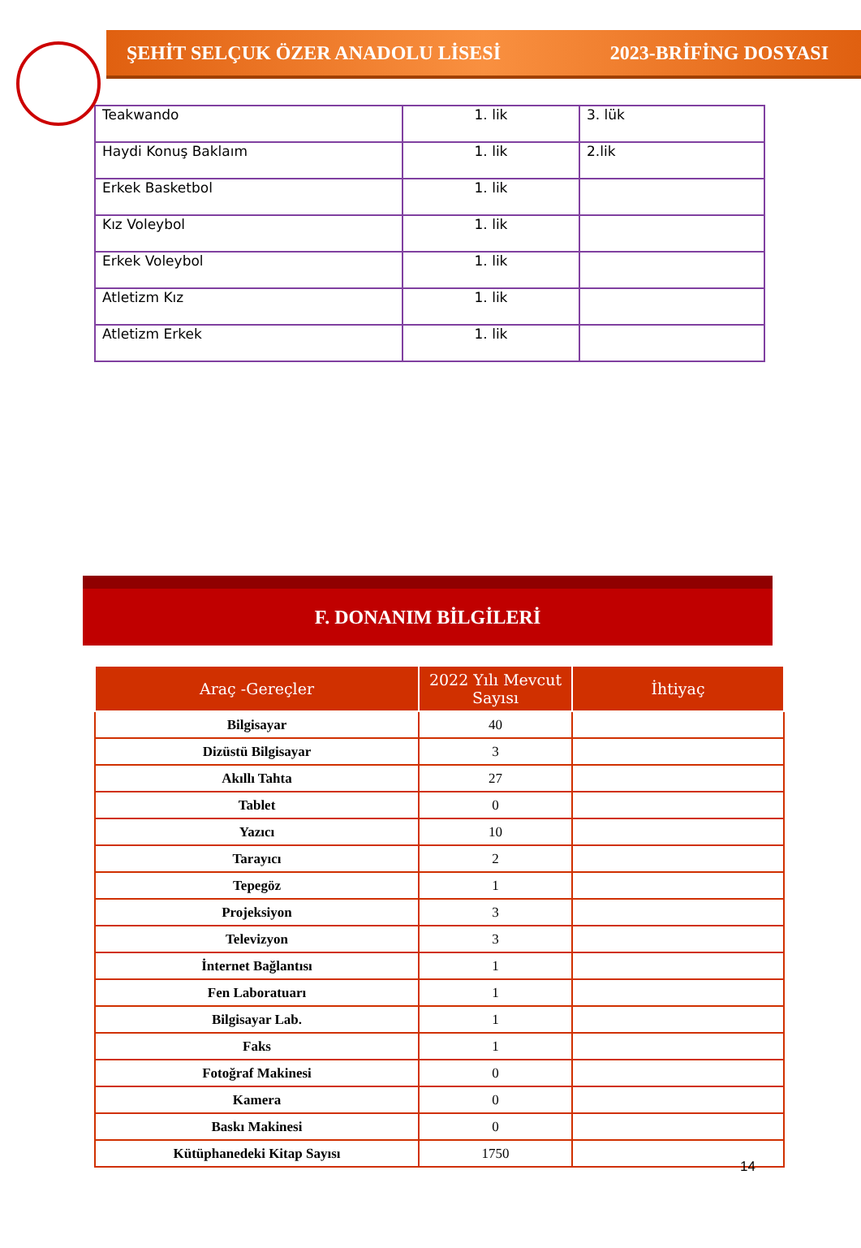ŞEHİT SELÇUK ÖZER ANADOLU LİSESİ 2023-BRİFİNG DOSYASI
| Teakwando | 1. lik | 3. lük |
| Haydi Konuş Baklaım | 1. lik | 2.lik |
| Erkek Basketbol | 1. lik | |
| Kız Voleybol | 1. lik | |
| Erkek Voleybol | 1. lik | |
| Atletizm Kız | 1. lik | |
| Atletizm Erkek | 1. lik | |
F. DONANIM BİLGİLERİ
| Araç -Gereçler | 2022 Yılı Mevcut Sayısı | İhtiyaç |
| --- | --- | --- |
| Bilgisayar | 40 | |
| Dizüstü Bilgisayar | 3 | |
| Akıllı Tahta | 27 | |
| Tablet | 0 | |
| Yazıcı | 10 | |
| Tarayıcı | 2 | |
| Tepegöz | 1 | |
| Projeksiyon | 3 | |
| Televizyon | 3 | |
| İnternet Bağlantısı | 1 | |
| Fen Laboratuarı | 1 | |
| Bilgisayar Lab. | 1 | |
| Faks | 1 | |
| Fotoğraf Makinesi | 0 | |
| Kamera | 0 | |
| Baskı Makinesi | 0 | |
| Kütüphanedeki Kitap Sayısı | 1750 | |
14